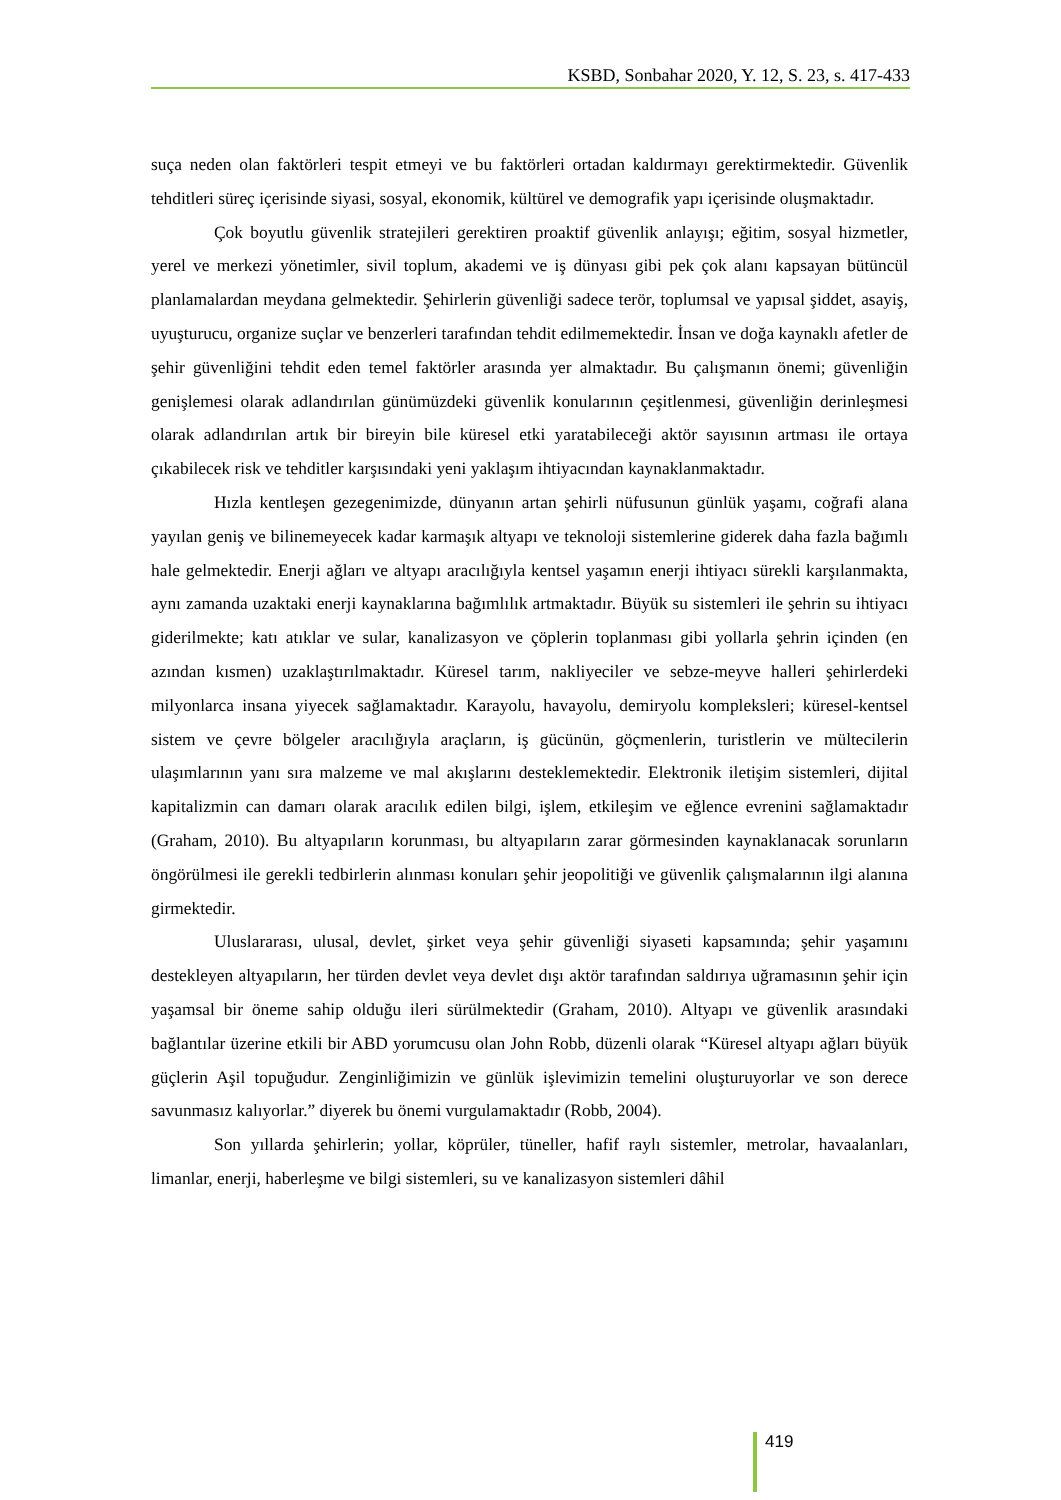KSBD, Sonbahar 2020, Y. 12, S. 23, s. 417-433
suça neden olan faktörleri tespit etmeyi ve bu faktörleri ortadan kaldırmayı gerektirmektedir. Güvenlik tehditleri süreç içerisinde siyasi, sosyal, ekonomik, kültürel ve demografik yapı içerisinde oluşmaktadır.
Çok boyutlu güvenlik stratejileri gerektiren proaktif güvenlik anlayışı; eğitim, sosyal hizmetler, yerel ve merkezi yönetimler, sivil toplum, akademi ve iş dünyası gibi pek çok alanı kapsayan bütüncül planlamalardan meydana gelmektedir. Şehirlerin güvenliği sadece terör, toplumsal ve yapısal şiddet, asayiş, uyuşturucu, organize suçlar ve benzerleri tarafından tehdit edilmemektedir. İnsan ve doğa kaynaklı afetler de şehir güvenliğini tehdit eden temel faktörler arasında yer almaktadır. Bu çalışmanın önemi; güvenliğin genişlemesi olarak adlandırılan günümüzdeki güvenlik konularının çeşitlenmesi, güvenliğin derinleşmesi olarak adlandırılan artık bir bireyin bile küresel etki yaratabileceği aktör sayısının artması ile ortaya çıkabilecek risk ve tehditler karşısındaki yeni yaklaşım ihtiyacından kaynaklanmaktadır.
Hızla kentleşen gezegenimizde, dünyanın artan şehirli nüfusunun günlük yaşamı, coğrafi alana yayılan geniş ve bilinemeyecek kadar karmaşık altyapı ve teknoloji sistemlerine giderek daha fazla bağımlı hale gelmektedir. Enerji ağları ve altyapı aracılığıyla kentsel yaşamın enerji ihtiyacı sürekli karşılanmakta, aynı zamanda uzaktaki enerji kaynaklarına bağımlılık artmaktadır. Büyük su sistemleri ile şehrin su ihtiyacı giderilmekte; katı atıklar ve sular, kanalizasyon ve çöplerin toplanması gibi yollarla şehrin içinden (en azından kısmen) uzaklaştırılmaktadır. Küresel tarım, nakliyeciler ve sebze-meyve halleri şehirlerdeki milyonlarca insana yiyecek sağlamaktadır. Karayolu, havayolu, demiryolu kompleksleri; küresel-kentsel sistem ve çevre bölgeler aracılığıyla araçların, iş gücünün, göçmenlerin, turistlerin ve mültecilerin ulaşımlarının yanı sıra malzeme ve mal akışlarını desteklemektedir. Elektronik iletişim sistemleri, dijital kapitalizmin can damarı olarak aracılık edilen bilgi, işlem, etkileşim ve eğlence evrenini sağlamaktadır (Graham, 2010). Bu altyapıların korunması, bu altyapıların zarar görmesinden kaynaklanacak sorunların öngörülmesi ile gerekli tedbirlerin alınması konuları şehir jeopolitiği ve güvenlik çalışmalarının ilgi alanına girmektedir.
Uluslararası, ulusal, devlet, şirket veya şehir güvenliği siyaseti kapsamında; şehir yaşamını destekleyen altyapıların, her türden devlet veya devlet dışı aktör tarafından saldırıya uğramasının şehir için yaşamsal bir öneme sahip olduğu ileri sürülmektedir (Graham, 2010). Altyapı ve güvenlik arasındaki bağlantılar üzerine etkili bir ABD yorumcusu olan John Robb, düzenli olarak “Küresel altyapı ağları büyük güçlerin Aşil topuğudur. Zenginliğimizin ve günlük işlevimizin temelini oluşturuyorlar ve son derece savunmasız kalıyorlar.” diyerek bu önemi vurgulamaktadır (Robb, 2004).
Son yıllarda şehirlerin; yollar, köprüler, tüneller, hafif raylı sistemler, metrolar, havaalanları, limanlar, enerji, haberleşme ve bilgi sistemleri, su ve kanalizasyon sistemleri dâhil
419